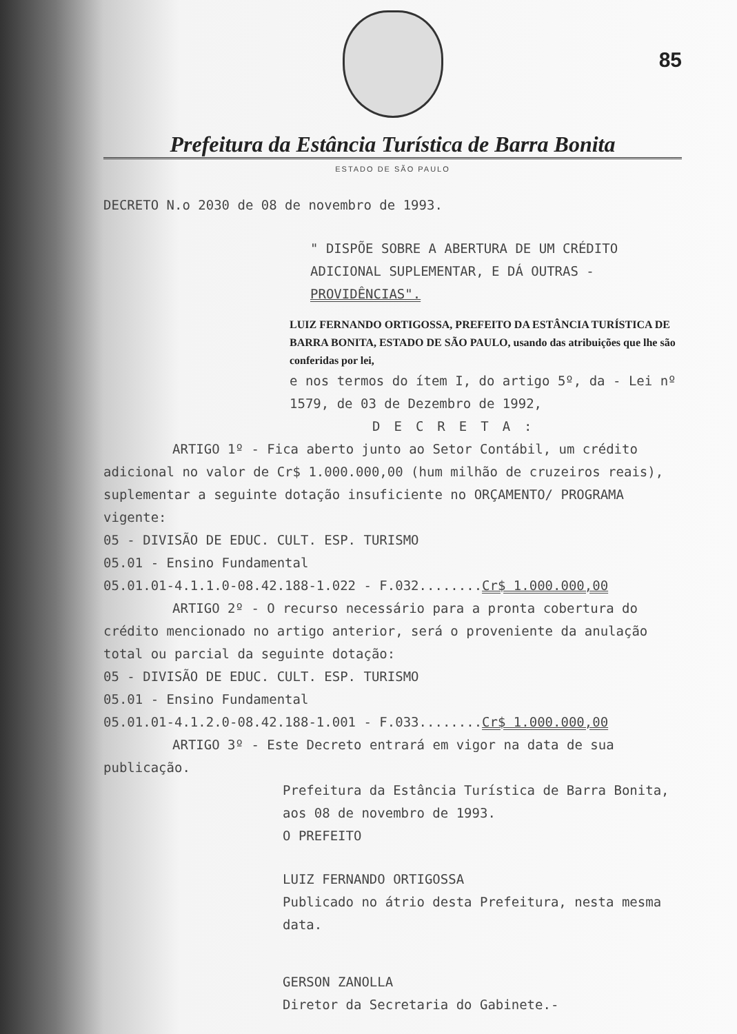85
Prefeitura da Estância Turística de Barra Bonita
ESTADO DE SÃO PAULO
DECRETO N.o 2030 de 08 de novembro de 1993.
" DISPÕE SOBRE A ABERTURA DE UM CRÉDITO ADICIONAL SUPLEMENTAR, E DÁ OUTRAS - PROVIDÊNCIAS".
LUIZ FERNANDO ORTIGOSSA, PREFEITO DA ESTÂNCIA TURÍSTICA DE BARRA BONITA, ESTADO DE SÃO PAULO, usando das atribuições que lhe são conferidas por lei,
e nos termos do ítem I, do artigo 5º, da - Lei nº 1579, de 03 de Dezembro de 1992,
DECRETA:
ARTIGO 1º - Fica aberto junto ao Setor Contábil, um crédito adicional no valor de Cr$ 1.000.000,00 (hum milhão de cruzeiros reais), suplementar a seguinte dotação insuficiente no ORÇAMENTO/ PROGRAMA vigente:
05 - DIVISÃO DE EDUC. CULT. ESP. TURISMO
05.01 - Ensino Fundamental
05.01.01-4.1.1.0-08.42.188-1.022 - F.032........Cr$ 1.000.000,00
ARTIGO 2º - O recurso necessário para a pronta cobertura do crédito mencionado no artigo anterior, será o proveniente da anulação total ou parcial da seguinte dotação:
05 - DIVISÃO DE EDUC. CULT. ESP. TURISMO
05.01 - Ensino Fundamental
05.01.01-4.1.2.0-08.42.188-1.001 - F.033........Cr$ 1.000.000,00
ARTIGO 3º - Este Decreto entrará em vigor na data de sua publicação.
Prefeitura da Estância Turística de Barra Bonita, aos 08 de novembro de 1993.
O PREFEITO
LUIZ FERNANDO ORTIGOSSA
Publicado no átrio desta Prefeitura, nesta mesma data.
GERSON ZANOLLA
Diretor da Secretaria do Gabinete.-